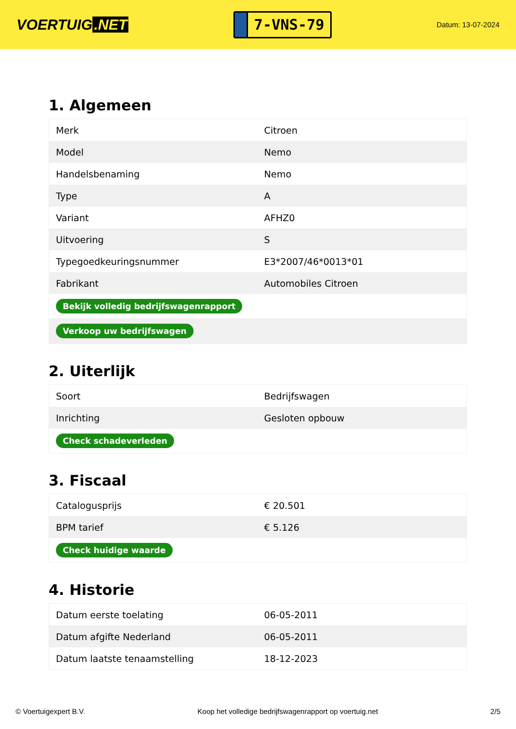VOERTUIG.NET
7-VNS-79
Datum: 13-07-2024
1. Algemeen
| Merk | Citroen |
| Model | Nemo |
| Handelsbenaming | Nemo |
| Type | A |
| Variant | AFHZ0 |
| Uitvoering | S |
| Typegoedkeuringsnummer | E3*2007/46*0013*01 |
| Fabrikant | Automobiles Citroen |
| Bekijk volledig bedrijfswagenrapport | |
| Verkoop uw bedrijfswagen | |
2. Uiterlijk
| Soort | Bedrijfswagen |
| Inrichting | Gesloten opbouw |
| Check schadeverleden | |
3. Fiscaal
| Catalogusprijs | € 20.501 |
| BPM tarief | € 5.126 |
| Check huidige waarde | |
4. Historie
| Datum eerste toelating | 06-05-2011 |
| Datum afgifte Nederland | 06-05-2011 |
| Datum laatste tenaamstelling | 18-12-2023 |
© Voertuigexpert B.V. Koop het volledige bedrijfswagenrapport op voertuig.net 2/5